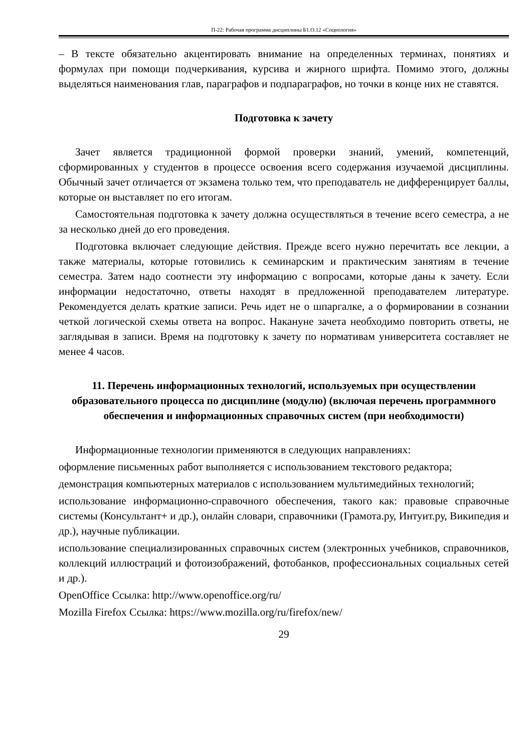П-22: Рабочая программа дисциплины Б1.О.12 «Социология»
– В тексте обязательно акцентировать внимание на определенных терминах, понятиях и формулах при помощи подчеркивания, курсива и жирного шрифта. Помимо этого, должны выделяться наименования глав, параграфов и подпараграфов, но точки в конце них не ставятся.
Подготовка к зачету
Зачет является традиционной формой проверки знаний, умений, компетенций, сформированных у студентов в процессе освоения всего содержания изучаемой дисциплины. Обычный зачет отличается от экзамена только тем, что преподаватель не дифференцирует баллы, которые он выставляет по его итогам.
Самостоятельная подготовка к зачету должна осуществляться в течение всего семестра, а не за несколько дней до его проведения.
Подготовка включает следующие действия. Прежде всего нужно перечитать все лекции, а также материалы, которые готовились к семинарским и практическим занятиям в течение семестра. Затем надо соотнести эту информацию с вопросами, которые даны к зачету. Если информации недостаточно, ответы находят в предложенной преподавателем литературе. Рекомендуется делать краткие записи. Речь идет не о шпаргалке, а о формировании в сознании четкой логической схемы ответа на вопрос. Накануне зачета необходимо повторить ответы, не заглядывая в записи. Время на подготовку к зачету по нормативам университета составляет не менее 4 часов.
11. Перечень информационных технологий, используемых при осуществлении образовательного процесса по дисциплине (модулю) (включая перечень программного обеспечения и информационных справочных систем (при необходимости)
Информационные технологии применяются в следующих направлениях:
оформление письменных работ выполняется с использованием текстового редактора;
демонстрация компьютерных материалов с использованием мультимедийных технологий;
использование информационно-справочного обеспечения, такого как: правовые справочные системы (Консультант+ и др.), онлайн словари, справочники (Грамота.ру, Интуит.ру, Википедия и др.), научные публикации.
использование специализированных справочных систем (электронных учебников, справочников, коллекций иллюстраций и фотоизображений, фотобанков, профессиональных социальных сетей и др.).
OpenOffice Ссылка: http://www.openoffice.org/ru/
Mozilla Firefox Ссылка: https://www.mozilla.org/ru/firefox/new/
29